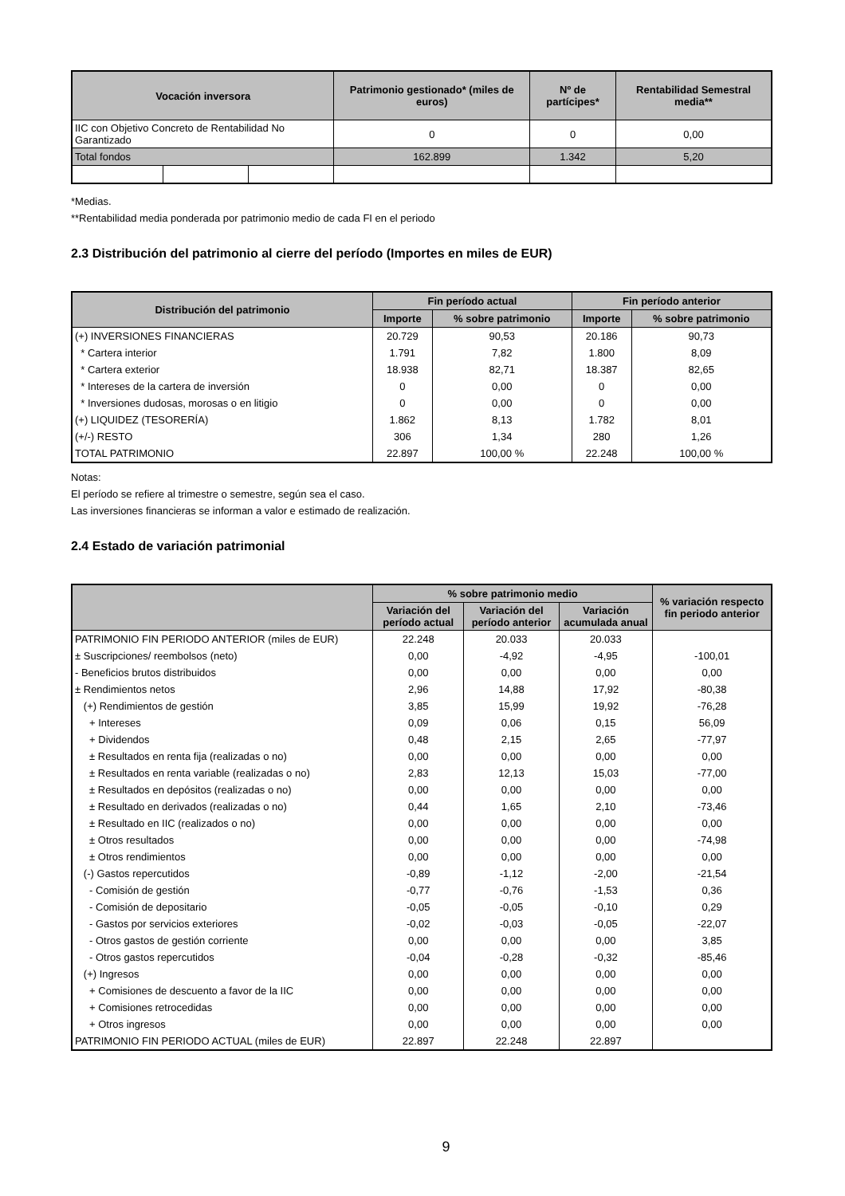| Vocación inversora | | | Patrimonio gestionado* (miles de euros) | Nº de partícipes* | Rentabilidad Semestral media** |
| --- | --- | --- | --- | --- | --- |
| IIC con Objetivo Concreto de Rentabilidad No Garantizado | | | 0 | 0 | 0,00 |
| Total fondos | | | 162.899 | 1.342 | 5,20 |
*Medias.
**Rentabilidad media ponderada por patrimonio medio de cada FI en el periodo
2.3 Distribución del patrimonio al cierre del período (Importes en miles de EUR)
| Distribución del patrimonio | Fin período actual | | Fin período anterior | |
| --- | --- | --- | --- | --- |
| | Importe | % sobre patrimonio | Importe | % sobre patrimonio |
| (+) INVERSIONES FINANCIERAS | 20.729 | 90,53 | 20.186 | 90,73 |
| * Cartera interior | 1.791 | 7,82 | 1.800 | 8,09 |
| * Cartera exterior | 18.938 | 82,71 | 18.387 | 82,65 |
| * Intereses de la cartera de inversión | 0 | 0,00 | 0 | 0,00 |
| * Inversiones dudosas, morosas o en litigio | 0 | 0,00 | 0 | 0,00 |
| (+) LIQUIDEZ (TESORERÍA) | 1.862 | 8,13 | 1.782 | 8,01 |
| (+/-) RESTO | 306 | 1,34 | 280 | 1,26 |
| TOTAL PATRIMONIO | 22.897 | 100,00 % | 22.248 | 100,00 % |
Notas:
El período se refiere al trimestre o semestre, según sea el caso.
Las inversiones financieras se informan a valor e estimado de realización.
2.4 Estado de variación patrimonial
| | % sobre patrimonio medio | | | % variación respecto fin periodo anterior |
| --- | --- | --- | --- | --- |
| | Variación del período actual | Variación del período anterior | Variación acumulada anual | |
| PATRIMONIO FIN PERIODO ANTERIOR (miles de EUR) | 22.248 | 20.033 | 20.033 | |
| ± Suscripciones/ reembolsos (neto) | 0,00 | -4,92 | -4,95 | -100,01 |
| - Beneficios brutos distribuidos | 0,00 | 0,00 | 0,00 | 0,00 |
| ± Rendimientos netos | 2,96 | 14,88 | 17,92 | -80,38 |
| (+) Rendimientos de gestión | 3,85 | 15,99 | 19,92 | -76,28 |
| + Intereses | 0,09 | 0,06 | 0,15 | 56,09 |
| + Dividendos | 0,48 | 2,15 | 2,65 | -77,97 |
| ± Resultados en renta fija (realizadas o no) | 0,00 | 0,00 | 0,00 | 0,00 |
| ± Resultados en renta variable (realizadas o no) | 2,83 | 12,13 | 15,03 | -77,00 |
| ± Resultados en depósitos (realizadas o no) | 0,00 | 0,00 | 0,00 | 0,00 |
| ± Resultado en derivados (realizadas o no) | 0,44 | 1,65 | 2,10 | -73,46 |
| ± Resultado en IIC (realizados o no) | 0,00 | 0,00 | 0,00 | 0,00 |
| ± Otros resultados | 0,00 | 0,00 | 0,00 | -74,98 |
| ± Otros rendimientos | 0,00 | 0,00 | 0,00 | 0,00 |
| (-) Gastos repercutidos | -0,89 | -1,12 | -2,00 | -21,54 |
| - Comisión de gestión | -0,77 | -0,76 | -1,53 | 0,36 |
| - Comisión de depositario | -0,05 | -0,05 | -0,10 | 0,29 |
| - Gastos por servicios exteriores | -0,02 | -0,03 | -0,05 | -22,07 |
| - Otros gastos de gestión corriente | 0,00 | 0,00 | 0,00 | 3,85 |
| - Otros gastos repercutidos | -0,04 | -0,28 | -0,32 | -85,46 |
| (+) Ingresos | 0,00 | 0,00 | 0,00 | 0,00 |
| + Comisiones de descuento a favor de la IIC | 0,00 | 0,00 | 0,00 | 0,00 |
| + Comisiones retrocedidas | 0,00 | 0,00 | 0,00 | 0,00 |
| + Otros ingresos | 0,00 | 0,00 | 0,00 | 0,00 |
| PATRIMONIO FIN PERIODO ACTUAL (miles de EUR) | 22.897 | 22.248 | 22.897 | |
9